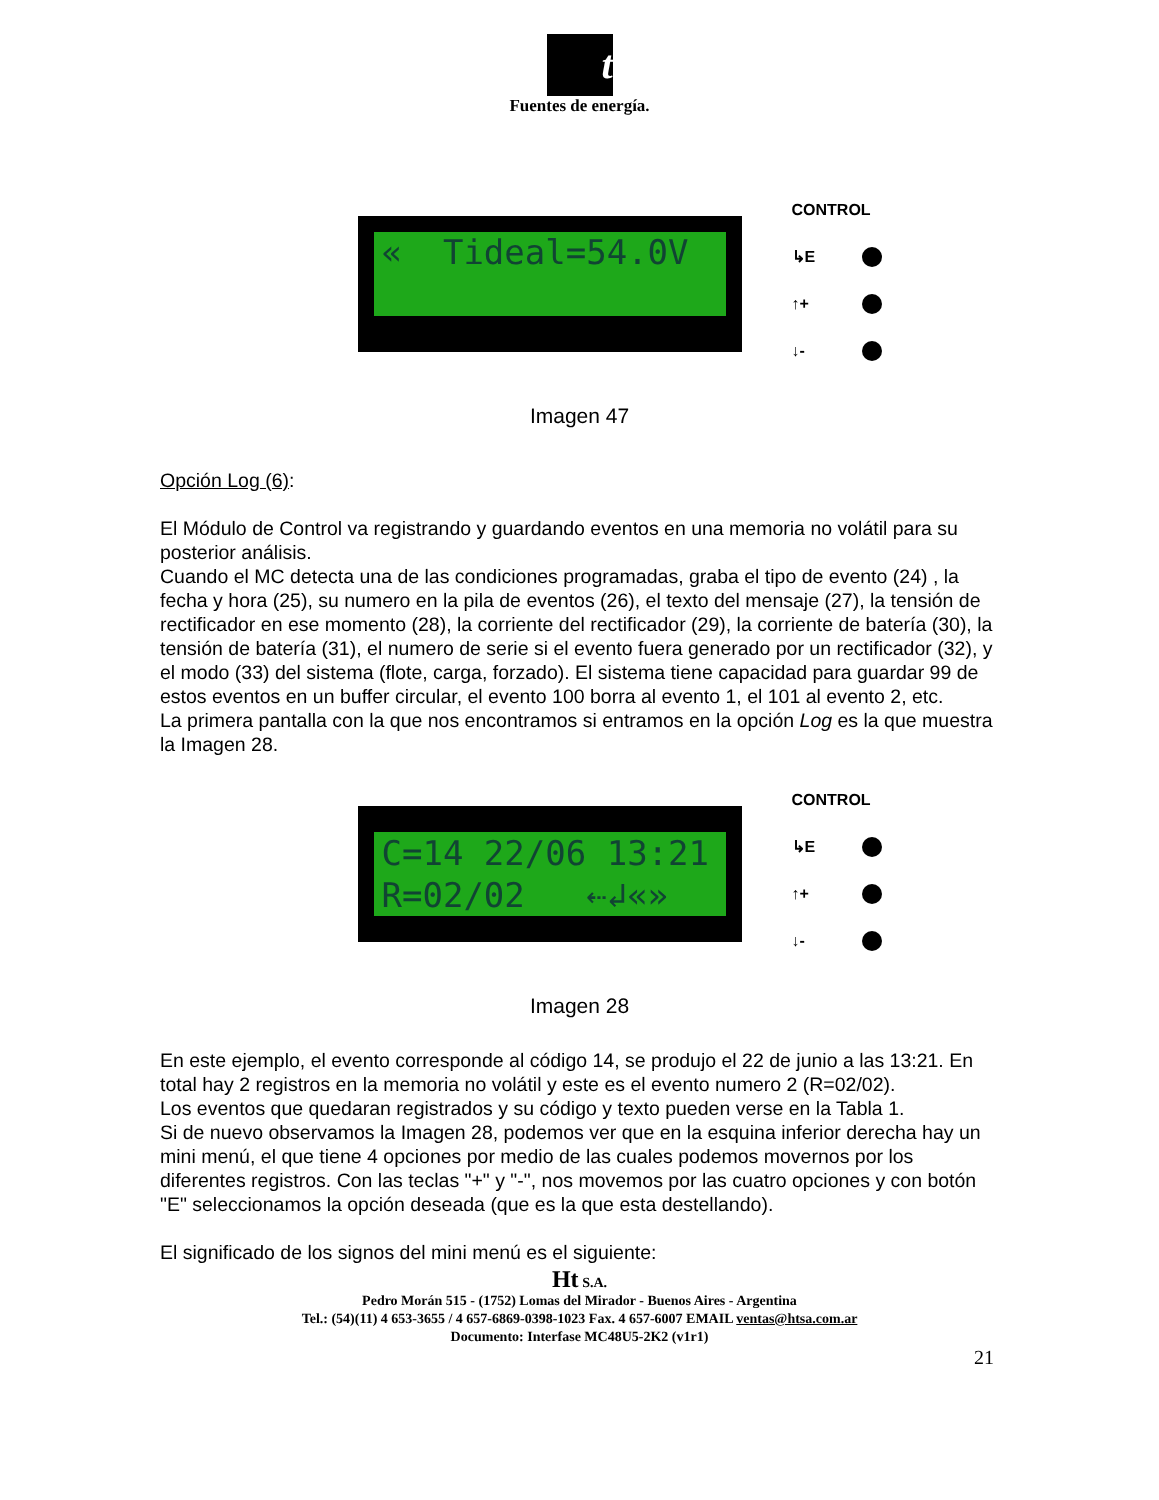t
Fuentes de energía.
« Tideal=54.0V
CONTROL
↳E
↑+
↓-
Imagen 47
Opción Log (6):
El Módulo de Control va registrando y guardando eventos en una memoria no volátil para su posterior análisis.
Cuando el MC detecta una de las condiciones programadas, graba el tipo de evento (24) , la fecha y hora (25), su numero en la pila de eventos (26), el texto del mensaje (27), la tensión de rectificador en ese momento (28), la corriente del rectificador (29), la corriente de batería (30), la tensión de batería (31), el numero de serie si el evento fuera generado por un rectificador (32), y el modo (33) del sistema (flote, carga, forzado). El sistema tiene capacidad para guardar 99 de estos eventos en un buffer circular, el evento 100 borra al evento 1, el 101 al evento 2, etc.
La primera pantalla con la que nos encontramos si entramos en la opción Log es la que muestra la Imagen 28.
C=14 22/06 13:21
R=02/02 ⇠↲«»
CONTROL
↳E
↑+
↓-
Imagen 28
En este ejemplo, el evento corresponde al código 14, se produjo el 22 de junio a las 13:21. En total hay 2 registros en la memoria no volátil y este es el evento numero 2 (R=02/02).
Los eventos que quedaran registrados y su código y texto pueden verse en la Tabla 1.
Si de nuevo observamos la Imagen 28, podemos ver que en la esquina inferior derecha hay un mini menú, el que tiene 4 opciones por medio de las cuales podemos movernos por los diferentes registros. Con las teclas "+" y "-", nos movemos por las cuatro opciones y con botón "E" seleccionamos la opción deseada (que es la que esta destellando).
El significado de los signos del mini menú es el siguiente:
Ht S.A.
Pedro Morán 515 - (1752) Lomas del Mirador - Buenos Aires - Argentina
Tel.: (54)(11) 4 653-3655 / 4 657-6869-0398-1023 Fax. 4 657-6007 EMAIL ventas@htsa.com.ar
Documento: Interfase MC48U5-2K2 (v1r1)
21